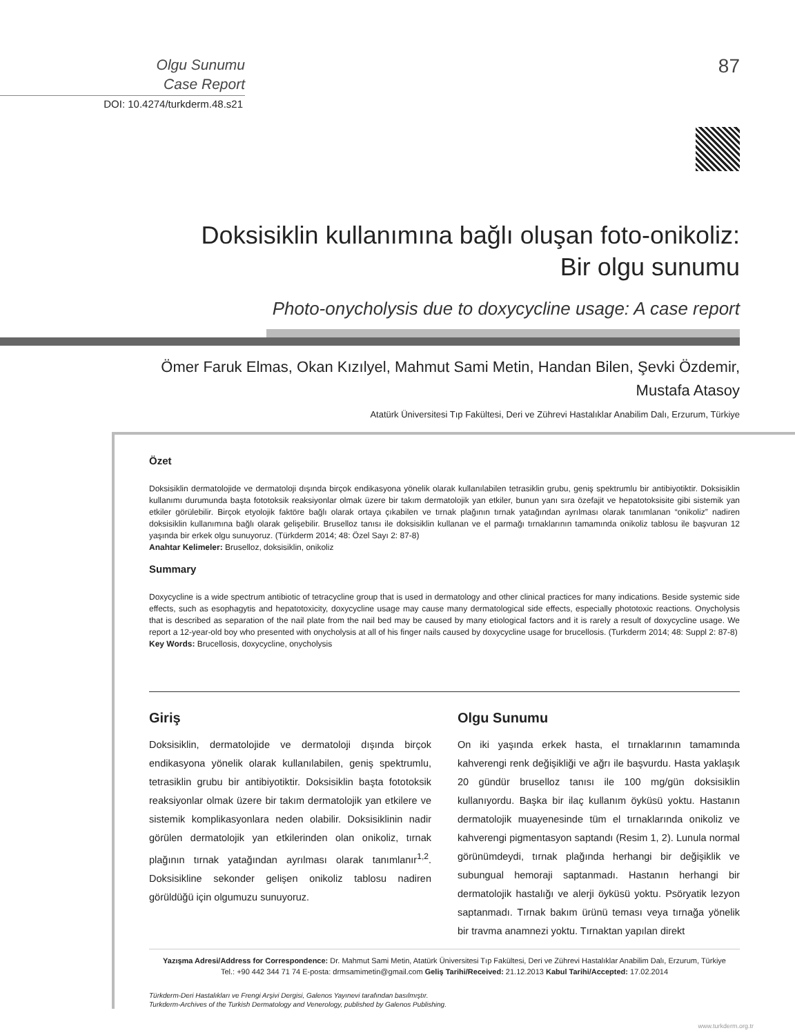Olgu Sunumu
Case Report
DOI: 10.4274/turkderm.48.s21
87
Doksisiklin kullanımına bağlı oluşan foto-onikoliz:
Bir olgu sunumu
Photo-onycholysis due to doxycycline usage: A case report
Ömer Faruk Elmas, Okan Kızılyel, Mahmut Sami Metin, Handan Bilen, Şevki Özdemir,
Mustafa Atasoy
Atatürk Üniversitesi Tıp Fakültesi, Deri ve Zührevi Hastalıklar Anabilim Dalı, Erzurum, Türkiye
Özet
Doksisiklin dermatolojide ve dermatoloji dışında birçok endikasyona yönelik olarak kullanılabilen tetrasiklin grubu, geniş spektrumlu bir antibiyotiktir. Doksisiklin kullanımı durumunda başta fototoksik reaksiyonlar olmak üzere bir takım dermatolojik yan etkiler, bunun yanı sıra özefajit ve hepatotoksisite gibi sistemik yan etkiler görülebilir. Birçok etyolojik faktöre bağlı olarak ortaya çıkabilen ve tırnak plağının tırnak yatağından ayrılması olarak tanımlanan “onikoliz” nadiren doksisiklin kullanımına bağlı olarak gelişebilir. Bruselloz tanısı ile doksisiklin kullanan ve el parmağı tırnaklarının tamamında onikoliz tablosu ile başvuran 12 yaşında bir erkek olgu sunuyoruz. (Türkderm 2014; 48: Özel Sayı 2: 87-8)
Anahtar Kelimeler: Bruselloz, doksisiklin, onikoliz
Summary
Doxycycline is a wide spectrum antibiotic of tetracycline group that is used in dermatology and other clinical practices for many indications. Beside systemic side effects, such as esophagytis and hepatotoxicity, doxycycline usage may cause many dermatological side effects, especially phototoxic reactions. Onycholysis that is described as separation of the nail plate from the nail bed may be caused by many etiological factors and it is rarely a result of doxycycline usage. We report a 12-year-old boy who presented with onycholysis at all of his finger nails caused by doxycycline usage for brucellosis. (Turkderm 2014; 48: Suppl 2: 87-8)
Key Words: Brucellosis, doxycycline, onycholysis
Giriş
Doksisiklin, dermatolojide ve dermatoloji dışında birçok endikasyona yönelik olarak kullanılabilen, geniş spektrumlu, tetrasiklin grubu bir antibiyotiktir. Doksisiklin başta fototoksik reaksiyonlar olmak üzere bir takım dermatolojik yan etkilere ve sistemik komplikasyonlara neden olabilir. Doksisiklinin nadir görülen dermatolojik yan etkilerinden olan onikoliz, tırnak plağının tırnak yatağından ayrılması olarak tanımlanır<sup>1,2</sup>. Doksisikline sekonder gelişen onikoliz tablosu nadiren görüldüğü için olgumuzu sunuyoruz.
Olgu Sunumu
On iki yaşında erkek hasta, el tırnaklarının tamamında kahverengi renk değişikliği ve ağrı ile başvurdu. Hasta yaklaşık 20 gündür bruselloz tanısı ile 100 mg/gün doksisiklin kullanıyordu. Başka bir ilaç kullanım öyküsü yoktu. Hastanın dermatolojik muayenesinde tüm el tırnaklarında onikoliz ve kahverengi pigmentasyon saptandı (Resim 1, 2). Lunula normal görünümdeydi, tırnak plağında herhangi bir değişiklik ve subungual hemoraji saptanmadı. Hastanın herhangi bir dermatolojik hastalığı ve alerji öyküsü yoktu. Psöryatik lezyon saptanmadı. Tırnak bakım ürünü teması veya tırnağa yönelik bir travma anamnezi yoktu. Tırnaktan yapılan direkt
Yazışma Adresi/Address for Correspondence: Dr. Mahmut Sami Metin, Atatürk Üniversitesi Tıp Fakültesi, Deri ve Zührevi Hastalıklar Anabilim Dalı, Erzurum, Türkiye
Tel.: +90 442 344 71 74 E-posta: drmsamimetin@gmail.com Geliş Tarihi/Received: 21.12.2013 Kabul Tarihi/Accepted: 17.02.2014
Türkderm-Deri Hastalıkları ve Frengi Arşivi Dergisi, Galenos Yayınevi tarafından basılmıştır.
Turkderm-Archives of the Turkish Dermatology and Venerology, published by Galenos Publishing.
www.turkderm.org.tr